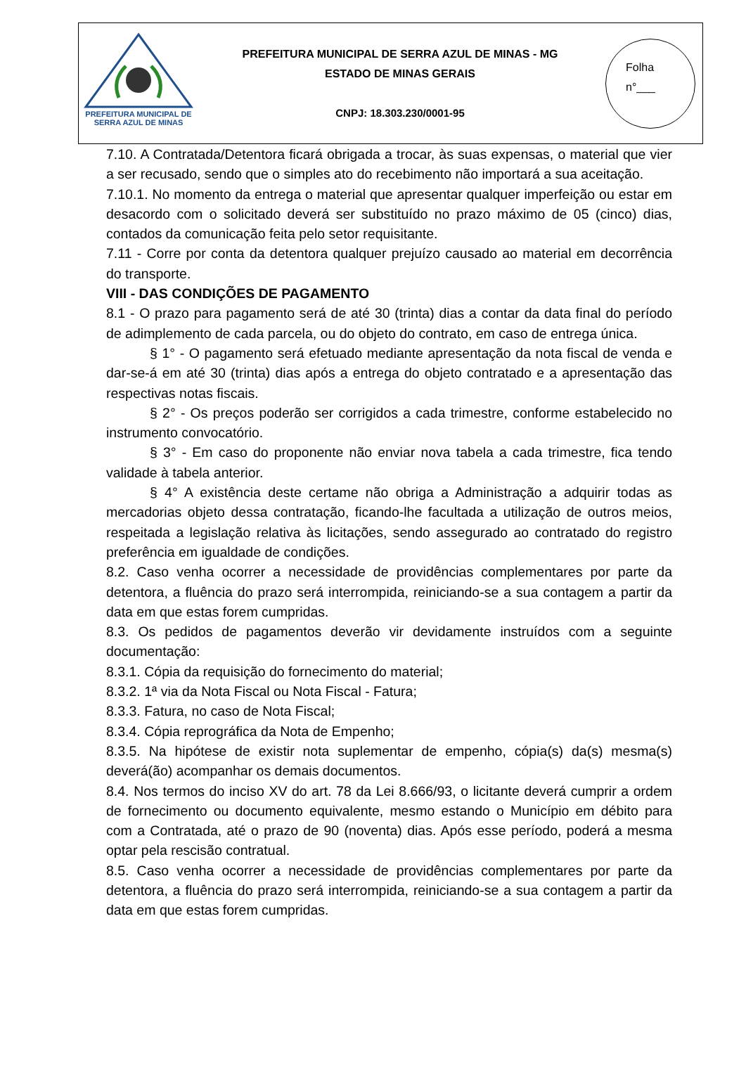PREFEITURA MUNICIPAL DE
SERRA AZUL DE MINAS
PREFEITURA MUNICIPAL DE SERRA AZUL DE MINAS - MG
ESTADO DE MINAS GERAIS
CNPJ: 18.303.230/0001-95
Folha
n°___
7.10. A Contratada/Detentora ficará obrigada a trocar, às suas expensas, o material que vier a ser recusado, sendo que o simples ato do recebimento não importará a sua aceitação.
7.10.1. No momento da entrega o material que apresentar qualquer imperfeição ou estar em desacordo com o solicitado deverá ser substituído no prazo máximo de 05 (cinco) dias, contados da comunicação feita pelo setor requisitante.
7.11 - Corre por conta da detentora qualquer prejuízo causado ao material em decorrência do transporte.
VIII - DAS CONDIÇÕES DE PAGAMENTO
8.1 - O prazo para pagamento será de até 30 (trinta) dias a contar da data final do período de adimplemento de cada parcela, ou do objeto do contrato, em caso de entrega única.
§ 1° - O pagamento será efetuado mediante apresentação da nota fiscal de venda e dar-se-á em até 30 (trinta) dias após a entrega do objeto contratado e a apresentação das respectivas notas fiscais.
§ 2° - Os preços poderão ser corrigidos a cada trimestre, conforme estabelecido no instrumento convocatório.
§ 3° - Em caso do proponente não enviar nova tabela a cada trimestre, fica tendo validade à tabela anterior.
§ 4° A existência deste certame não obriga a Administração a adquirir todas as mercadorias objeto dessa contratação, ficando-lhe facultada a utilização de outros meios, respeitada a legislação relativa às licitações, sendo assegurado ao contratado do registro preferência em igualdade de condições.
8.2. Caso venha ocorrer a necessidade de providências complementares por parte da detentora, a fluência do prazo será interrompida, reiniciando-se a sua contagem a partir da data em que estas forem cumpridas.
8.3. Os pedidos de pagamentos deverão vir devidamente instruídos com a seguinte documentação:
8.3.1. Cópia da requisição do fornecimento do material;
8.3.2. 1ª via da Nota Fiscal ou Nota Fiscal - Fatura;
8.3.3. Fatura, no caso de Nota Fiscal;
8.3.4. Cópia reprográfica da Nota de Empenho;
8.3.5. Na hipótese de existir nota suplementar de empenho, cópia(s) da(s) mesma(s) deverá(ão) acompanhar os demais documentos.
8.4. Nos termos do inciso XV do art. 78 da Lei 8.666/93, o licitante deverá cumprir a ordem de fornecimento ou documento equivalente, mesmo estando o Município em débito para com a Contratada, até o prazo de 90 (noventa) dias. Após esse período, poderá a mesma optar pela rescisão contratual.
8.5. Caso venha ocorrer a necessidade de providências complementares por parte da detentora, a fluência do prazo será interrompida, reiniciando-se a sua contagem a partir da data em que estas forem cumpridas.